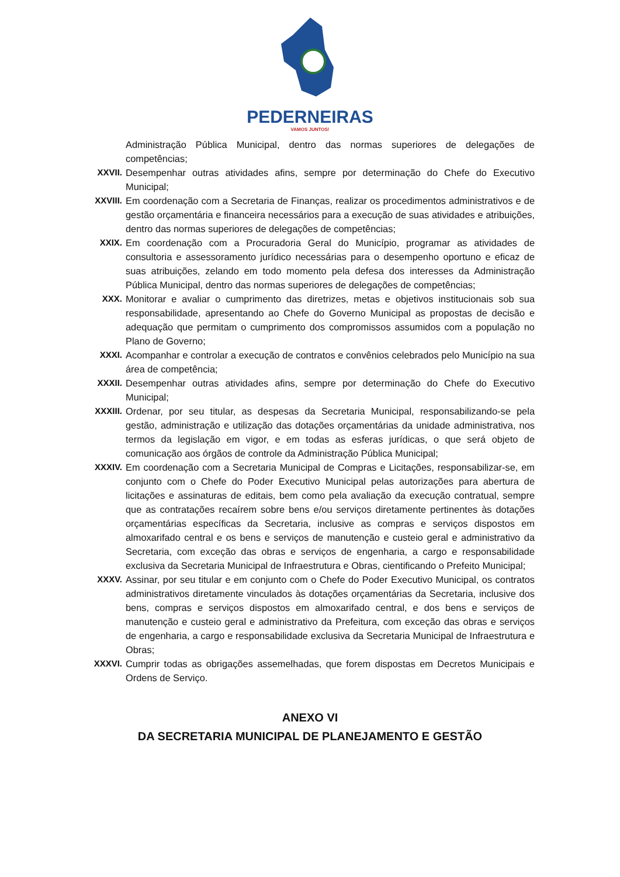PEDERNEIRAS
VAMOS JUNTOS!
Administração Pública Municipal, dentro das normas superiores de delegações de competências;
XXVII. Desempenhar outras atividades afins, sempre por determinação do Chefe do Executivo Municipal;
XXVIII.
Em coordenação com a Secretaria de Finanças, realizar os procedimentos administrativos e de gestão orçamentária e financeira necessários para a execução de suas atividades e atribuições, dentro das normas superiores de delegações de competências;
XXIX. Em coordenação com a Procuradoria Geral do Município, programar as atividades de consultoria e assessoramento jurídico necessárias para o desempenho oportuno e eficaz de suas atribuições, zelando em todo momento pela defesa dos interesses da Administração Pública Municipal, dentro das normas superiores de delegações de competências;
XXX. Monitorar e avaliar o cumprimento das diretrizes, metas e objetivos institucionais sob sua responsabilidade, apresentando ao Chefe do Governo Municipal as propostas de decisão e adequação que permitam o cumprimento dos compromissos assumidos com a população no Plano de Governo;
XXXI. Acompanhar e controlar a execução de contratos e convênios celebrados pelo Município na sua área de competência;
XXXII. Desempenhar outras atividades afins, sempre por determinação do Chefe do Executivo Municipal;
XXXIII.
Ordenar, por seu titular, as despesas da Secretaria Municipal, responsabilizando-se pela gestão, administração e utilização das dotações orçamentárias da unidade administrativa, nos termos da legislação em vigor, e em todas as esferas jurídicas, o que será objeto de comunicação aos órgãos de controle da Administração Pública Municipal;
XXXIV. Em coordenação com a Secretaria Municipal de Compras e Licitações, responsabilizar-se, em conjunto com o Chefe do Poder Executivo Municipal pelas autorizações para abertura de licitações e assinaturas de editais, bem como pela avaliação da execução contratual, sempre que as contratações recaírem sobre bens e/ou serviços diretamente pertinentes às dotações orçamentárias específicas da Secretaria, inclusive as compras e serviços dispostos em almoxarifado central e os bens e serviços de manutenção e custeio geral e administrativo da Secretaria, com exceção das obras e serviços de engenharia, a cargo e responsabilidade exclusiva da Secretaria Municipal de Infraestrutura e Obras, cientificando o Prefeito Municipal;
XXXV. Assinar, por seu titular e em conjunto com o Chefe do Poder Executivo Municipal, os contratos administrativos diretamente vinculados às dotações orçamentárias da Secretaria, inclusive dos bens, compras e serviços dispostos em almoxarifado central, e dos bens e serviços de manutenção e custeio geral e administrativo da Prefeitura, com exceção das obras e serviços de engenharia, a cargo e responsabilidade exclusiva da Secretaria Municipal de Infraestrutura e Obras;
XXXVI. Cumprir todas as obrigações assemelhadas, que forem dispostas em Decretos Municipais e Ordens de Serviço.
ANEXO VI
DA SECRETARIA MUNICIPAL DE PLANEJAMENTO E GESTÃO